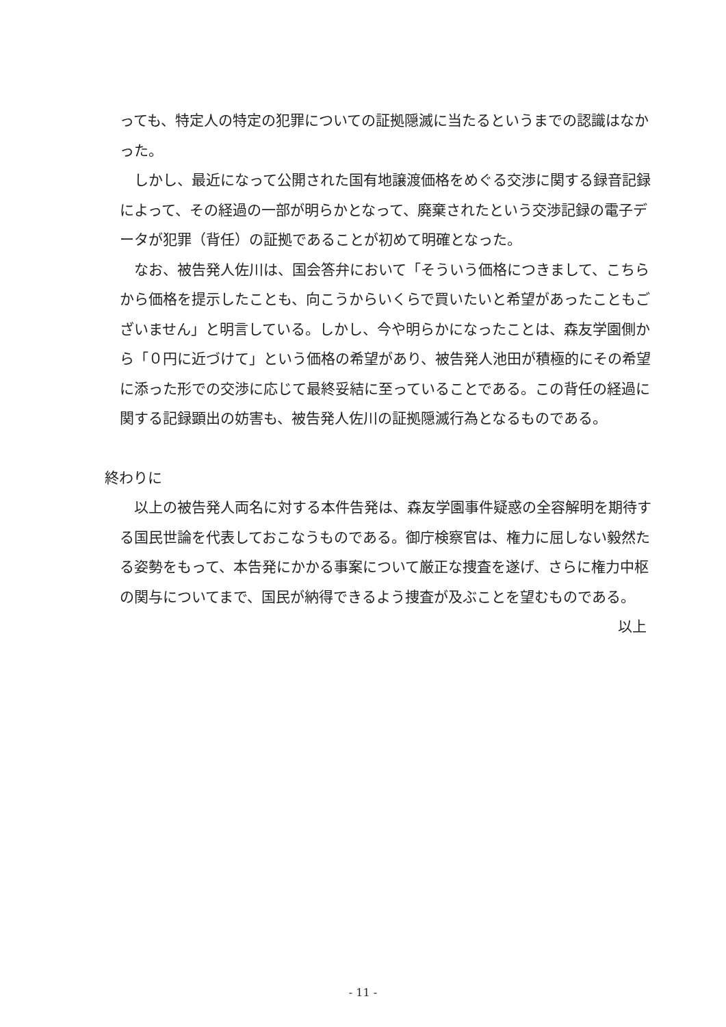っても、特定人の特定の犯罪についての証拠隠滅に当たるというまでの認識はなかった。
しかし、最近になって公開された国有地譲渡価格をめぐる交渉に関する録音記録によって、その経過の一部が明らかとなって、廃棄されたという交渉記録の電子データが犯罪（背任）の証拠であることが初めて明確となった。
なお、被告発人佐川は、国会答弁において「そういう価格につきまして、こちらから価格を提示したことも、向こうからいくらで買いたいと希望があったこともございません」と明言している。しかし、今や明らかになったことは、森友学園側から「０円に近づけて」という価格の希望があり、被告発人池田が積極的にその希望に添った形での交渉に応じて最終妥結に至っていることである。この背任の経過に関する記録顕出の妨害も、被告発人佐川の証拠隠滅行為となるものである。
終わりに
以上の被告発人両名に対する本件告発は、森友学園事件疑惑の全容解明を期待する国民世論を代表しておこなうものである。御庁検察官は、権力に屈しない毅然たる姿勢をもって、本告発にかかる事案について厳正な捜査を遂げ、さらに権力中枢の関与についてまで、国民が納得できるよう捜査が及ぶことを望むものである。
以上
- 11 -